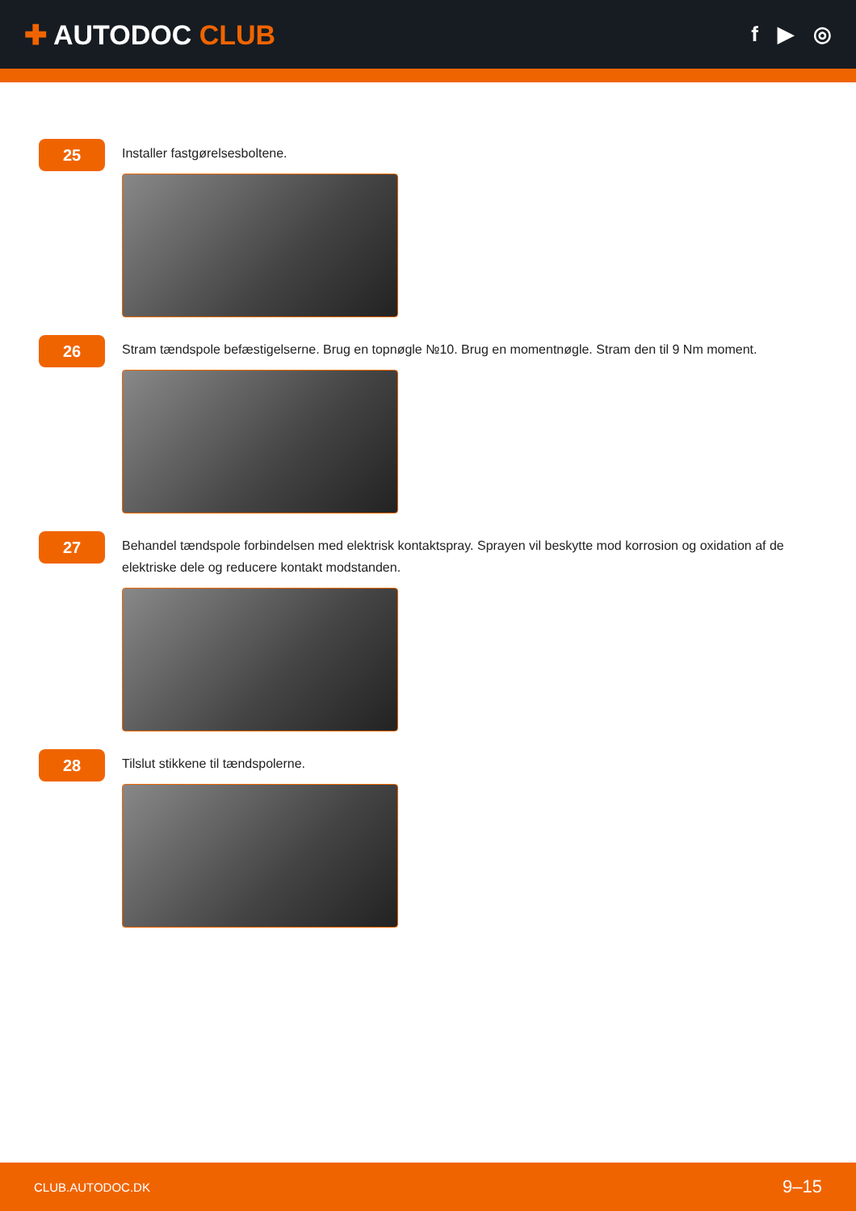✚ AUTODOC CLUB
f ▶ ◎
25
Installer fastgørelsesboltene.
26
Stram tændspole befæstigelserne. Brug en topnøgle №10. Brug en momentnøgle. Stram den til 9 Nm moment.
27
Behandel tændspole forbindelsen med elektrisk kontaktspray. Sprayen vil beskytte mod korrosion og oxidation af de elektriske dele og reducere kontakt modstanden.
28
Tilslut stikkene til tændspolerne.
CLUB.AUTODOC.DK 9–15